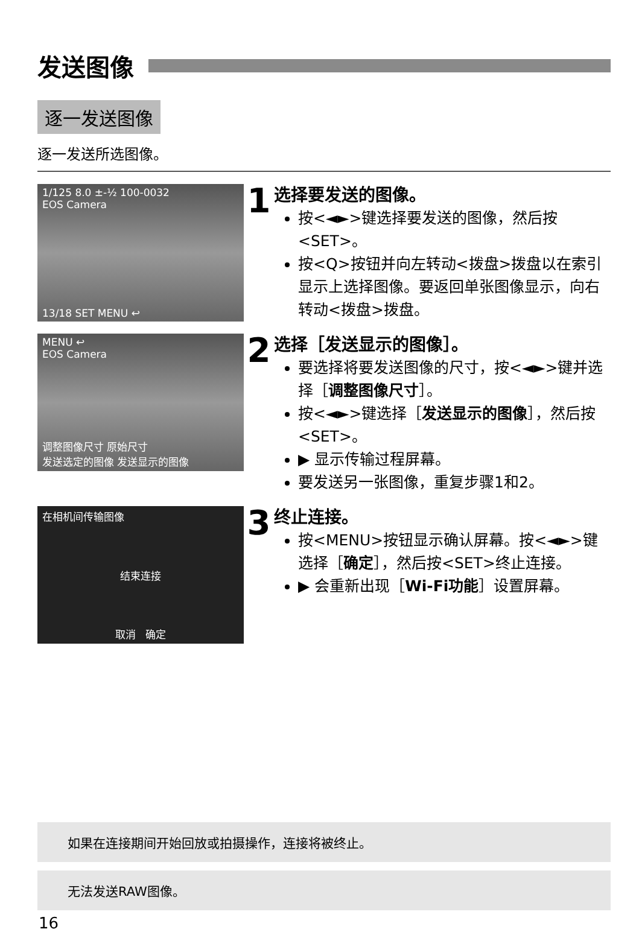发送图像
逐一发送图像
逐一发送所选图像。
1/125 8.0 ±-½ 100-0032
EOS Camera
13/18 SET MENU ↩
1
选择要发送的图像。
按<◄►>键选择要发送的图像，然后按<SET>。
按<Q>按钮并向左转动<拨盘>拨盘以在索引显示上选择图像。要返回单张图像显示，向右转动<拨盘>拨盘。
MENU ↩
EOS Camera
调整图像尺寸 原始尺寸
发送选定的图像 发送显示的图像
2
选择［发送显示的图像］。
要选择将要发送图像的尺寸，按<◄►>键并选择［调整图像尺寸］。
按<◄►>键选择［发送显示的图像］，然后按<SET>。
▶ 显示传输过程屏幕。
要发送另一张图像，重复步骤1和2。
在相机间传输图像
结束连接
取消 确定
3
终止连接。
按<MENU>按钮显示确认屏幕。按<◄►>键选择［确定］，然后按<SET>终止连接。
▶ 会重新出现［Wi-Fi功能］设置屏幕。
如果在连接期间开始回放或拍摄操作，连接将被终止。
无法发送RAW图像。
16